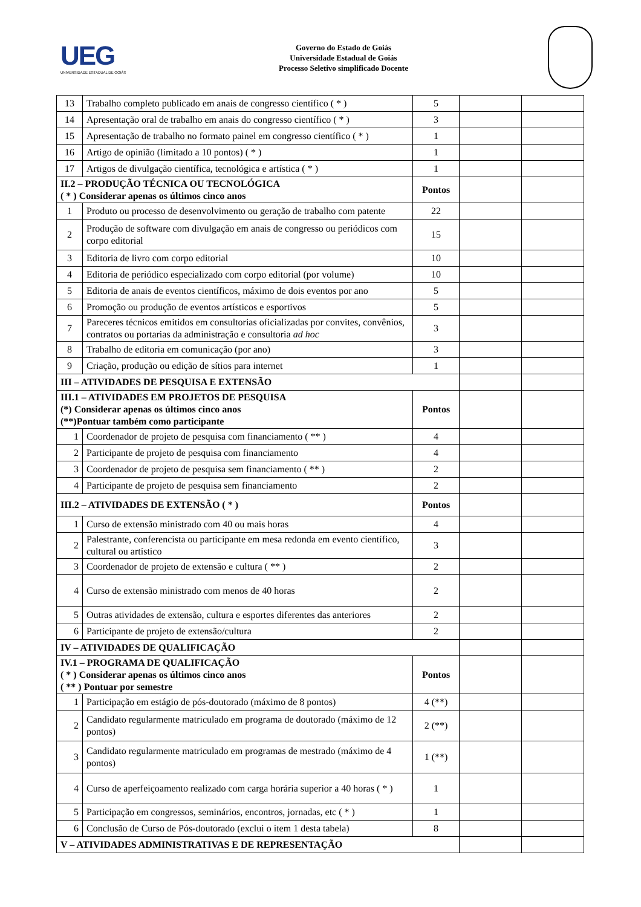UEG
UNIVERSIDADE ESTADUAL DE GOIÁS
Governo do Estado de Goiás
Universidade Estadual de Goiás
Processo Seletivo simplificado Docente
| 13 | Trabalho completo publicado em anais de congresso científico ( * ) | 5 | | |
| 14 | Apresentação oral de trabalho em anais do congresso científico ( * ) | 3 | | |
| 15 | Apresentação de trabalho no formato painel em congresso científico ( * ) | 1 | | |
| 16 | Artigo de opinião (limitado a 10 pontos) ( * ) | 1 | | |
| 17 | Artigos de divulgação científica, tecnológica e artística ( * ) | 1 | | |
| II.2 – PRODUÇÃO TÉCNICA OU TECNOLÓGICA ( * ) Considerar apenas os últimos cinco anos | | Pontos | | |
| 1 | Produto ou processo de desenvolvimento ou geração de trabalho com patente | 22 | | |
| 2 | Produção de software com divulgação em anais de congresso ou periódicos com corpo editorial | 15 | | |
| 3 | Editoria de livro com corpo editorial | 10 | | |
| 4 | Editoria de periódico especializado com corpo editorial (por volume) | 10 | | |
| 5 | Editoria de anais de eventos científicos, máximo de dois eventos por ano | 5 | | |
| 6 | Promoção ou produção de eventos artísticos e esportivos | 5 | | |
| 7 | Pareceres técnicos emitidos em consultorias oficializadas por convites, convênios, contratos ou portarias da administração e consultoria ad hoc | 3 | | |
| 8 | Trabalho de editoria em comunicação (por ano) | 3 | | |
| 9 | Criação, produção ou edição de sítios para internet | 1 | | |
| III – ATIVIDADES DE PESQUISA E EXTENSÃO | | | | |
| III.1 – ATIVIDADES EM PROJETOS DE PESQUISA (*) Considerar apenas os últimos cinco anos (**)Pontuar também como participante | | Pontos | | |
| 1 | Coordenador de projeto de pesquisa com financiamento ( ** ) | 4 | | |
| 2 | Participante de projeto de pesquisa com financiamento | 4 | | |
| 3 | Coordenador de projeto de pesquisa sem financiamento ( ** ) | 2 | | |
| 4 | Participante de projeto de pesquisa sem financiamento | 2 | | |
| III.2 – ATIVIDADES DE EXTENSÃO ( * ) | | Pontos | | |
| 1 | Curso de extensão ministrado com 40 ou mais horas | 4 | | |
| 2 | Palestrante, conferencista ou participante em mesa redonda em evento científico, cultural ou artístico | 3 | | |
| 3 | Coordenador de projeto de extensão e cultura ( ** ) | 2 | | |
| 4 | Curso de extensão ministrado com menos de 40 horas | 2 | | |
| 5 | Outras atividades de extensão, cultura e esportes diferentes das anteriores | 2 | | |
| 6 | Participante de projeto de extensão/cultura | 2 | | |
| IV – ATIVIDADES DE QUALIFICAÇÃO | | | | |
| IV.1 – PROGRAMA DE QUALIFICAÇÃO ( * ) Considerar apenas os últimos cinco anos ( ** ) Pontuar por semestre | | Pontos | | |
| 1 | Participação em estágio de pós-doutorado (máximo de 8 pontos) | 4 (**) | | |
| 2 | Candidato regularmente matriculado em programa de doutorado (máximo de 12 pontos) | 2 (**) | | |
| 3 | Candidato regularmente matriculado em programas de mestrado (máximo de 4 pontos) | 1 (**) | | |
| 4 | Curso de aperfeiçoamento realizado com carga horária superior a 40 horas ( * ) | 1 | | |
| 5 | Participação em congressos, seminários, encontros, jornadas, etc ( * ) | 1 | | |
| 6 | Conclusão de Curso de Pós-doutorado (exclui o item 1 desta tabela) | 8 | | |
| V – ATIVIDADES ADMINISTRATIVAS E DE REPRESENTAÇÃO | | | | |